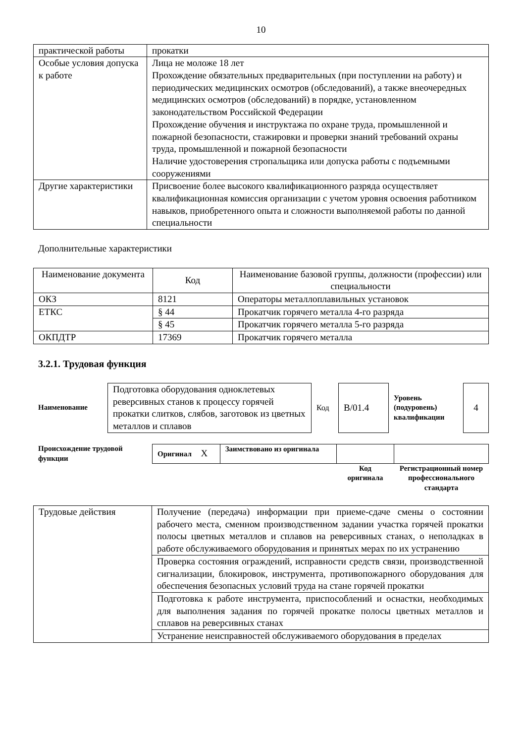10
| практической работы | прокатки |
| Особые условия допуска к работе | Лица не моложе 18 лет Прохождение обязательных предварительных (при поступлении на работу) и периодических медицинских осмотров (обследований), а также внеочередных медицинских осмотров (обследований) в порядке, установленном законодательством Российской Федерации Прохождение обучения и инструктажа по охране труда, промышленной и пожарной безопасности, стажировки и проверки знаний требований охраны труда, промышленной и пожарной безопасности Наличие удостоверения стропальщика или допуска работы с подъемными сооружениями |
| Другие характеристики | Присвоение более высокого квалификационного разряда осуществляет квалификационная комиссия организации с учетом уровня освоения работником навыков, приобретенного опыта и сложности выполняемой работы по данной специальности |
Дополнительные характеристики
| Наименование документа | Код | Наименование базовой группы, должности (профессии) или специальности |
| --- | --- | --- |
| ОКЗ | 8121 | Операторы металлоплавильных установок |
| ЕТКС | § 44 | Прокатчик горячего металла 4-го разряда |
| | § 45 | Прокатчик горячего металла 5-го разряда |
| ОКПДТР | 17369 | Прокатчик горячего металла |
3.2.1. Трудовая функция
| Наименование | Подготовка оборудования одноклетевых реверсивных станов к процессу горячей прокатки слитков, слябов, заготовок из цветных металлов и сплавов | Код | В/01.4 | Уровень (подуровень) квалификации | 4 |
| Происхождение трудовой функции | Оригинал X | Заимствовано из оригинала | | |
| | | | Код оригинала | Регистрационный номер профессионального стандарта |
| Трудовые действия | Получение (передача) информации при приеме-сдаче смены о состоянии рабочего места, сменном производственном задании участка горячей прокатки полосы цветных металлов и сплавов на реверсивных станах, о неполадках в работе обслуживаемого оборудования и принятых мерах по их устранению |
| | Проверка состояния ограждений, исправности средств связи, производственной сигнализации, блокировок, инструмента, противопожарного оборудования для обеспечения безопасных условий труда на стане горячей прокатки |
| | Подготовка к работе инструмента, приспособлений и оснастки, необходимых для выполнения задания по горячей прокатке полосы цветных металлов и сплавов на реверсивных станах |
| | Устранение неисправностей обслуживаемого оборудования в пределах |